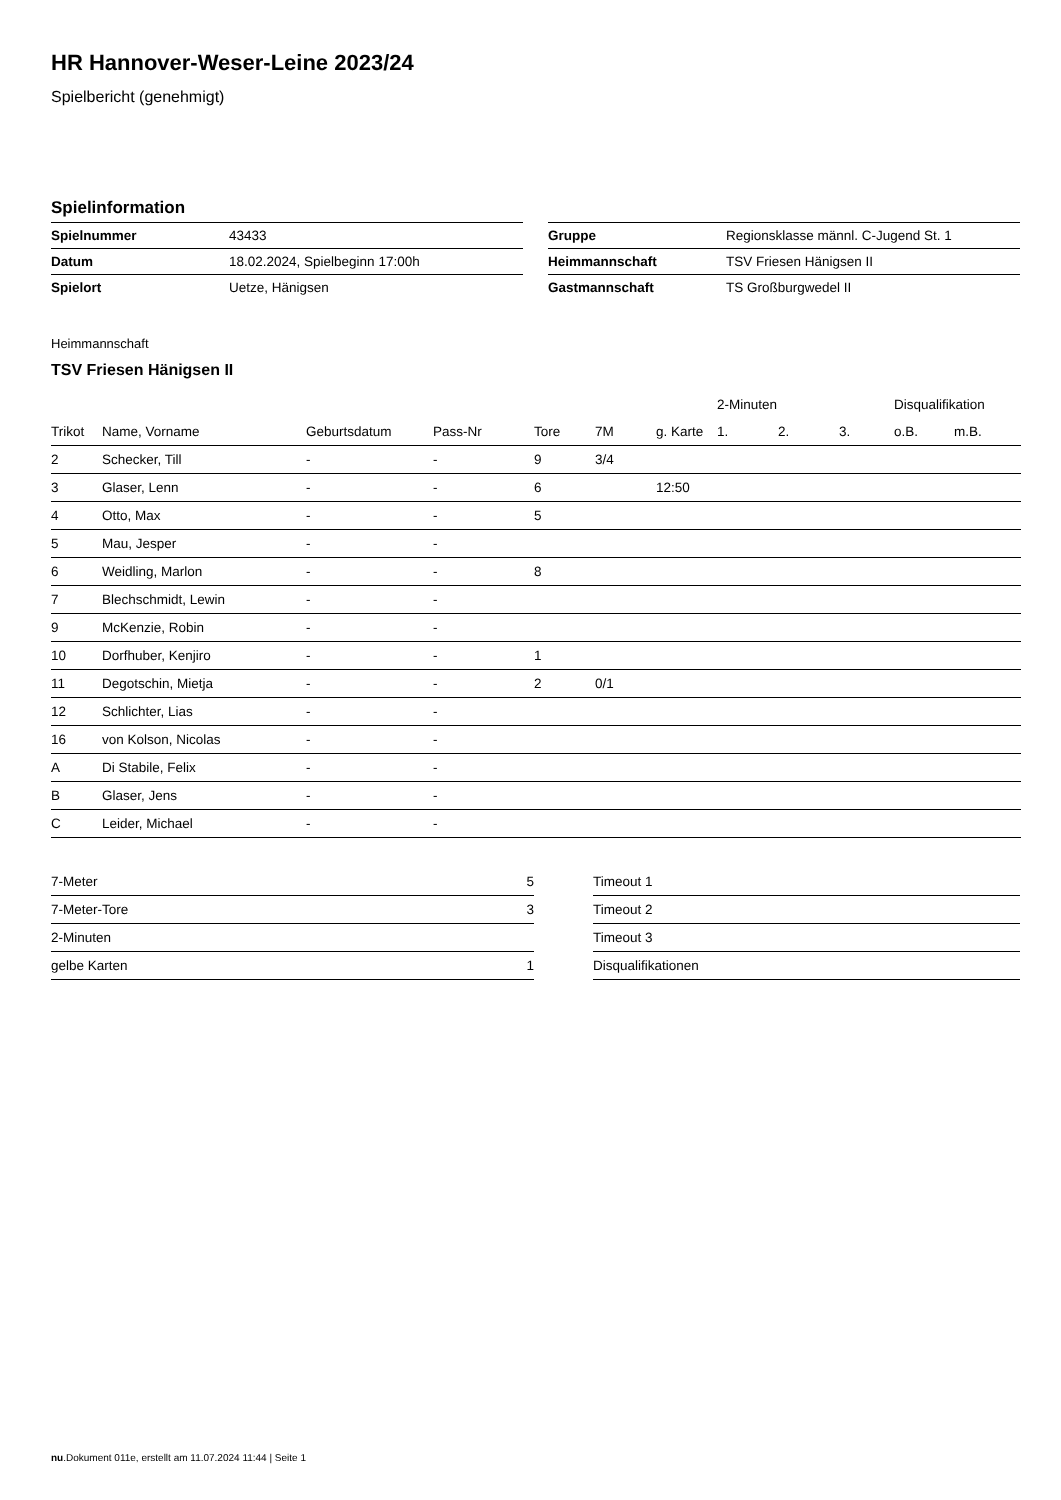HR Hannover-Weser-Leine 2023/24
Spielbericht (genehmigt)
Spielinformation
| Spielnummer | 43433 |
| Datum | 18.02.2024, Spielbeginn 17:00h |
| Spielort | Uetze, Hänigsen |
| Gruppe | Regionsklasse männl. C-Jugend St. 1 |
| Heimmannschaft | TSV Friesen Hänigsen II |
| Gastmannschaft | TS Großburgwedel II |
Heimmannschaft
TSV Friesen Hänigsen II
| | | | | | | | 2-Minuten | | | Disqualifikation | |
| --- | --- | --- | --- | --- | --- | --- | --- | --- | --- | --- | --- |
| Trikot | Name, Vorname | Geburtsdatum | Pass-Nr | Tore | 7M | g. Karte | 1. | 2. | 3. | o.B. | m.B. |
| 2 | Schecker, Till | - | - | 9 | 3/4 | | | | | | |
| 3 | Glaser, Lenn | - | - | 6 | | 12:50 | | | | | |
| 4 | Otto, Max | - | - | 5 | | | | | | | |
| 5 | Mau, Jesper | - | - | | | | | | | | |
| 6 | Weidling, Marlon | - | - | 8 | | | | | | | |
| 7 | Blechschmidt, Lewin | - | - | | | | | | | | |
| 9 | McKenzie, Robin | - | - | | | | | | | | |
| 10 | Dorfhuber, Kenjiro | - | - | 1 | | | | | | | |
| 11 | Degotschin, Mietja | - | - | 2 | 0/1 | | | | | | |
| 12 | Schlichter, Lias | - | - | | | | | | | | |
| 16 | von Kolson, Nicolas | - | - | | | | | | | | |
| A | Di Stabile, Felix | - | - | | | | | | | | |
| B | Glaser, Jens | - | - | | | | | | | | |
| C | Leider, Michael | - | - | | | | | | | | |
| 7-Meter | 5 |
| 7-Meter-Tore | 3 |
| 2-Minuten | |
| gelbe Karten | 1 |
| Timeout 1 |
| Timeout 2 |
| Timeout 3 |
| Disqualifikationen |
nu.Dokument 011e, erstellt am 11.07.2024 11:44 | Seite 1